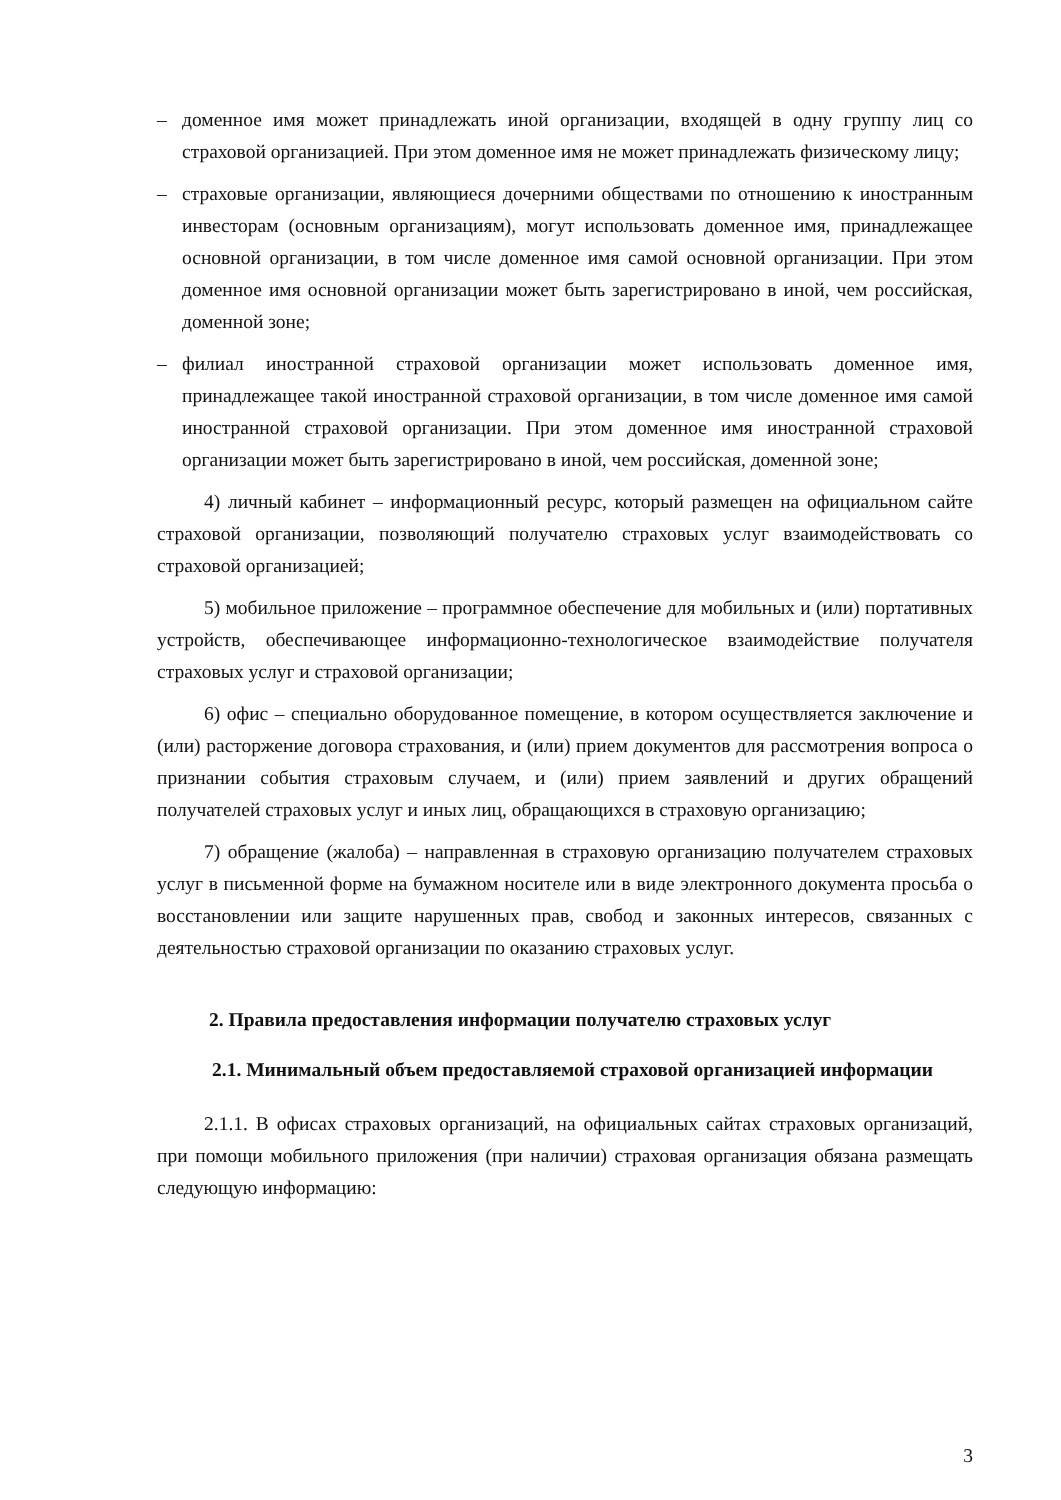– доменное имя может принадлежать иной организации, входящей в одну группу лиц со страховой организацией. При этом доменное имя не может принадлежать физическому лицу;
– страховые организации, являющиеся дочерними обществами по отношению к иностранным инвесторам (основным организациям), могут использовать доменное имя, принадлежащее основной организации, в том числе доменное имя самой основной организации. При этом доменное имя основной организации может быть зарегистрировано в иной, чем российская, доменной зоне;
– филиал иностранной страховой организации может использовать доменное имя, принадлежащее такой иностранной страховой организации, в том числе доменное имя самой иностранной страховой организации. При этом доменное имя иностранной страховой организации может быть зарегистрировано в иной, чем российская, доменной зоне;
4) личный кабинет – информационный ресурс, который размещен на официальном сайте страховой организации, позволяющий получателю страховых услуг взаимодействовать со страховой организацией;
5) мобильное приложение – программное обеспечение для мобильных и (или) портативных устройств, обеспечивающее информационно-технологическое взаимодействие получателя страховых услуг и страховой организации;
6) офис – специально оборудованное помещение, в котором осуществляется заключение и (или) расторжение договора страхования, и (или) прием документов для рассмотрения вопроса о признании события страховым случаем, и (или) прием заявлений и других обращений получателей страховых услуг и иных лиц, обращающихся в страховую организацию;
7) обращение (жалоба) – направленная в страховую организацию получателем страховых услуг в письменной форме на бумажном носителе или в виде электронного документа просьба о восстановлении или защите нарушенных прав, свобод и законных интересов, связанных с деятельностью страховой организации по оказанию страховых услуг.
2. Правила предоставления информации получателю страховых услуг
2.1. Минимальный объем предоставляемой страховой организацией информации
2.1.1. В офисах страховых организаций, на официальных сайтах страховых организаций, при помощи мобильного приложения (при наличии) страховая организация обязана размещать следующую информацию:
3